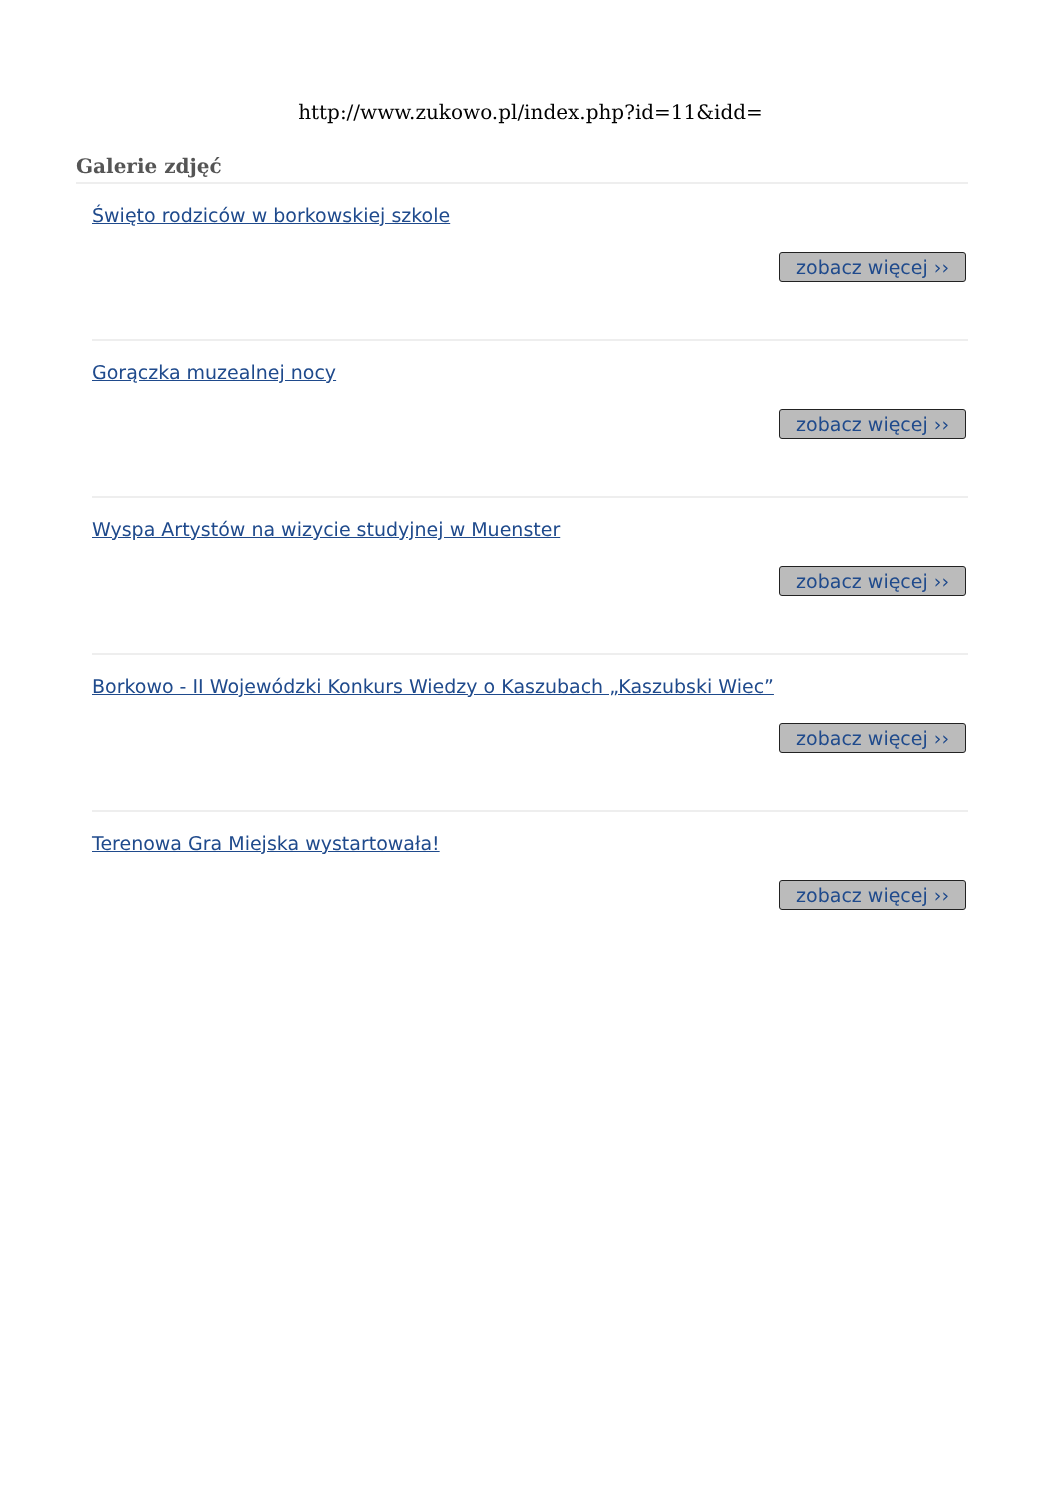http://www.zukowo.pl/index.php?id=11&idd=
Galerie zdjęć
Święto rodziców w borkowskiej szkole
zobacz więcej ››
Gorączka muzealnej nocy
zobacz więcej ››
Wyspa Artystów na wizycie studyjnej w Muenster
zobacz więcej ››
Borkowo - II Wojewódzki Konkurs Wiedzy o Kaszubach „Kaszubski Wiec”
zobacz więcej ››
Terenowa Gra Miejska wystartowała!
zobacz więcej ››